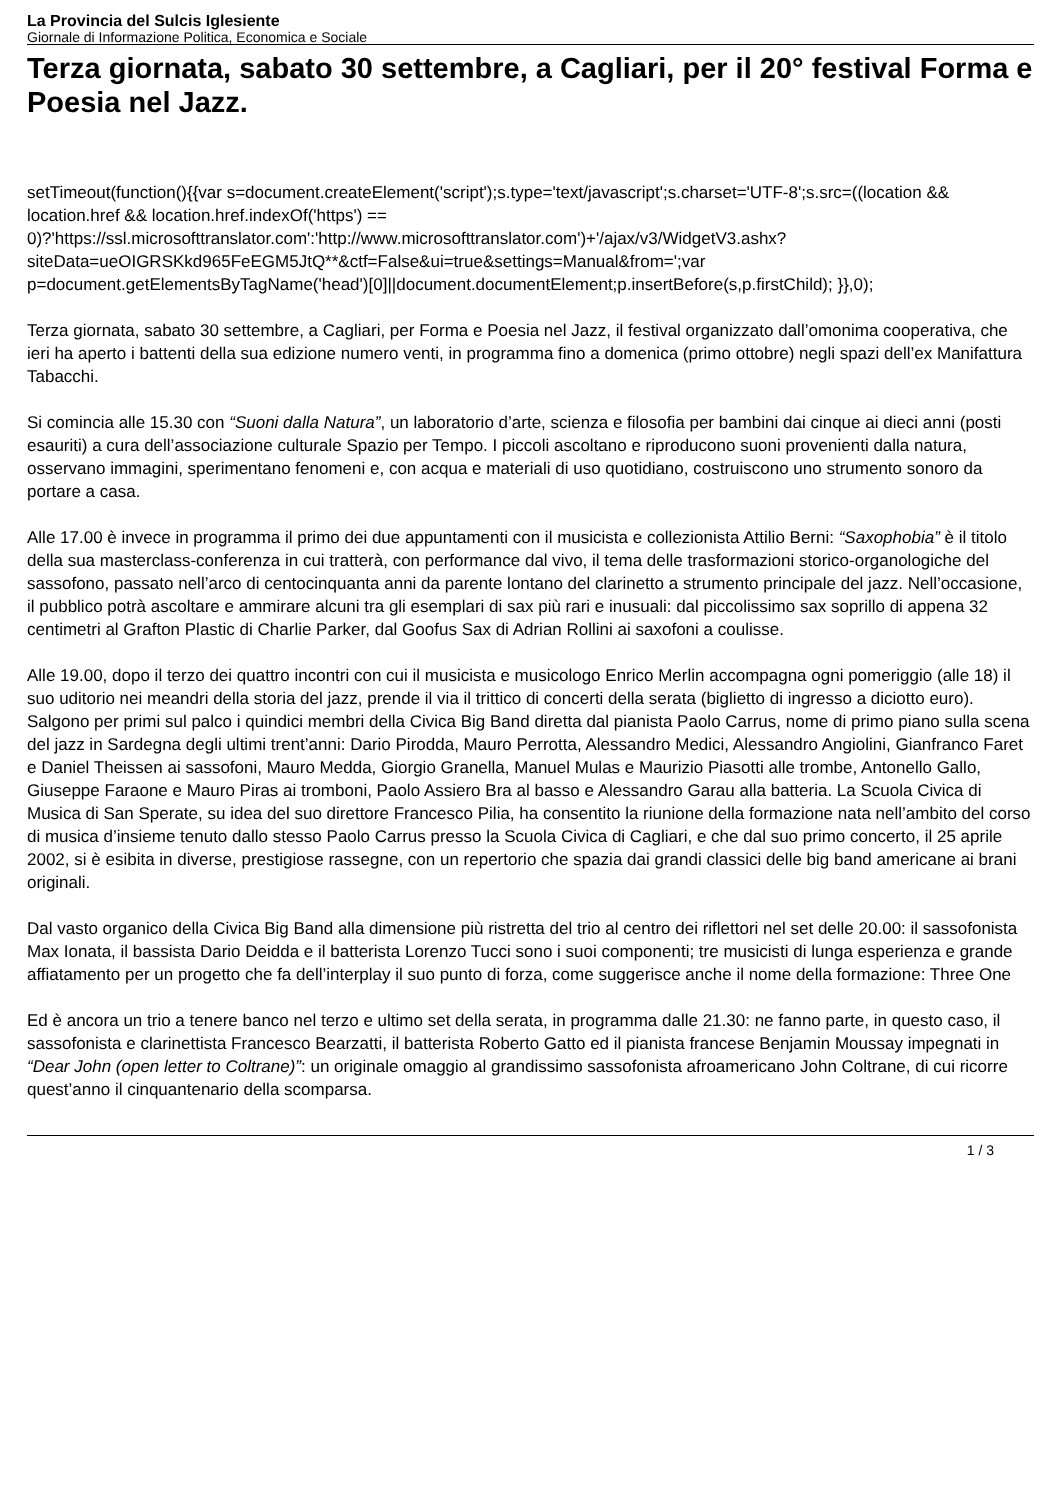La Provincia del Sulcis Iglesiente
Giornale di Informazione Politica, Economica e Sociale
Terza giornata, sabato 30 settembre, a Cagliari, per il 20° festival Forma e Poesia nel Jazz.
setTimeout(function(){{var s=document.createElement('script');s.type='text/javascript';s.charset='UTF-8';s.src=((location && location.href && location.href.indexOf('https') == 0)?'https://ssl.microsofttranslator.com':'http://www.microsofttranslator.com')+'/ajax/v3/WidgetV3.ashx?siteData=ueOIGRSKkd965FeEGM5JtQ**&ctf=False&ui=true&settings=Manual&from=';var p=document.getElementsByTagName('head')[0]||document.documentElement;p.insertBefore(s,p.firstChild); }},0);
Terza giornata, sabato 30 settembre, a Cagliari, per Forma e Poesia nel Jazz, il festival organizzato dall’omonima cooperativa, che ieri ha aperto i battenti della sua edizione numero venti, in programma fino a domenica (primo ottobre) negli spazi dell’ex Manifattura Tabacchi.
Si comincia alle 15.30 con “Suoni dalla Natura”, un laboratorio d’arte, scienza e filosofia per bambini dai cinque ai dieci anni (posti esauriti) a cura dell’associazione culturale Spazio per Tempo. I piccoli ascoltano e riproducono suoni provenienti dalla natura, osservano immagini, sperimentano fenomeni e, con acqua e materiali di uso quotidiano, costruiscono uno strumento sonoro da portare a casa.
Alle 17.00 è invece in programma il primo dei due appuntamenti con il musicista e collezionista Attilio Berni: “Saxophobia” è il titolo della sua masterclass-conferenza in cui tratterà, con performance dal vivo, il tema delle trasformazioni storico-organologiche del sassofono, passato nell’arco di centocinquanta anni da parente lontano del clarinetto a strumento principale del jazz. Nell’occasione, il pubblico potrà ascoltare e ammirare alcuni tra gli esemplari di sax più rari e inusuali: dal piccolissimo sax soprillo di appena 32 centimetri al Grafton Plastic di Charlie Parker, dal Goofus Sax di Adrian Rollini ai saxofoni a coulisse.
Alle 19.00, dopo il terzo dei quattro incontri con cui il musicista e musicologo Enrico Merlin accompagna ogni pomeriggio (alle 18) il suo uditorio nei meandri della storia del jazz, prende il via il trittico di concerti della serata (biglietto di ingresso a diciotto euro). Salgono per primi sul palco i quindici membri della Civica Big Band diretta dal pianista Paolo Carrus, nome di primo piano sulla scena del jazz in Sardegna degli ultimi trent’anni: Dario Pirodda, Mauro Perrotta, Alessandro Medici, Alessandro Angiolini, Gianfranco Faret e Daniel Theissen ai sassofoni, Mauro Medda, Giorgio Granella, Manuel Mulas e Maurizio Piasotti alle trombe, Antonello Gallo, Giuseppe Faraone e Mauro Piras ai tromboni, Paolo Assiero Bra al basso e Alessandro Garau alla batteria. La Scuola Civica di Musica di San Sperate, su idea del suo direttore Francesco Pilia, ha consentito la riunione della formazione nata nell’ambito del corso di musica d’insieme tenuto dallo stesso Paolo Carrus presso la Scuola Civica di Cagliari, e che dal suo primo concerto, il 25 aprile 2002, si è esibita in diverse, prestigiose rassegne, con un repertorio che spazia dai grandi classici delle big band americane ai brani originali.
Dal vasto organico della Civica Big Band alla dimensione più ristretta del trio al centro dei riflettori nel set delle 20.00: il sassofonista Max Ionata, il bassista Dario Deidda e il batterista Lorenzo Tucci sono i suoi componenti; tre musicisti di lunga esperienza e grande affiatamento per un progetto che fa dell’interplay il suo punto di forza, come suggerisce anche il nome della formazione: Three One
Ed è ancora un trio a tenere banco nel terzo e ultimo set della serata, in programma dalle 21.30: ne fanno parte, in questo caso, il sassofonista e clarinettista Francesco Bearzatti, il batterista Roberto Gatto ed il pianista francese Benjamin Moussay impegnati in “Dear John (open letter to Coltrane)”: un originale omaggio al grandissimo sassofonista afroamericano John Coltrane, di cui ricorre quest’anno il cinquantenario della scomparsa.
1 / 3